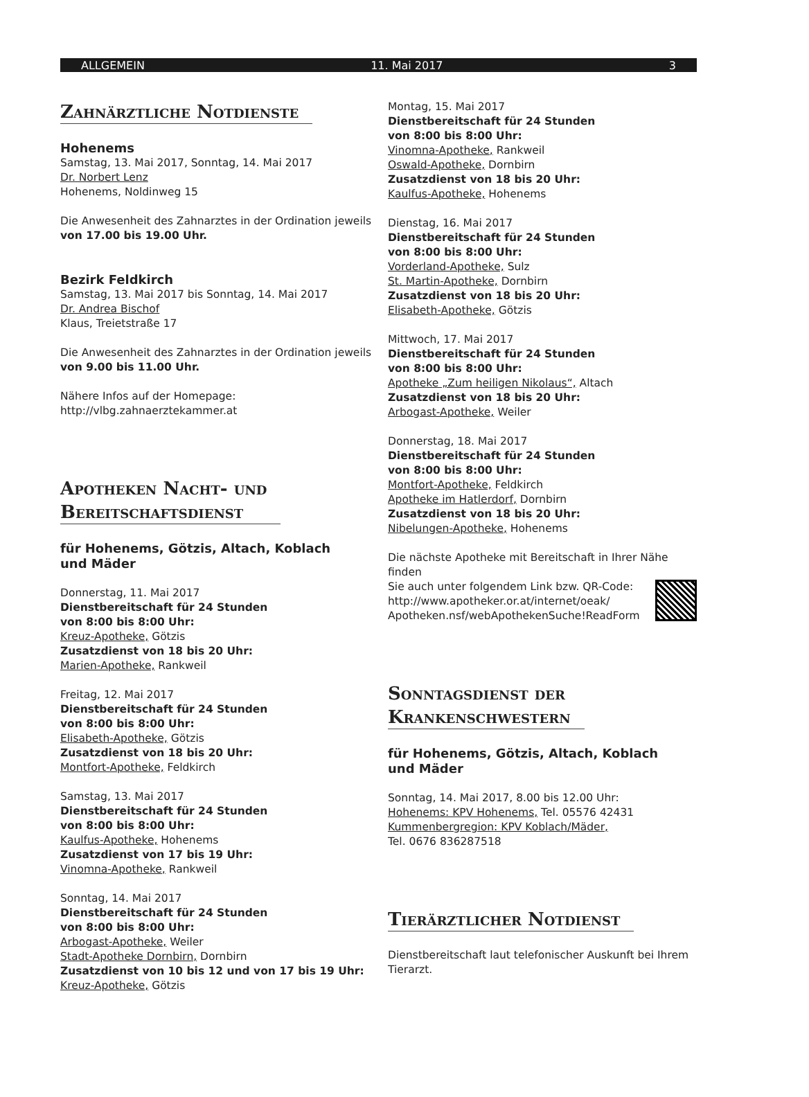ALLGEMEIN 11. Mai 2017 3
Zahnärztliche Notdienste
Hohenems
Samstag, 13. Mai 2017, Sonntag, 14. Mai 2017
Dr. Norbert Lenz
Hohenems, Noldinweg 15
Die Anwesenheit des Zahnarztes in der Ordination jeweils
von 17.00 bis 19.00 Uhr.
Bezirk Feldkirch
Samstag, 13. Mai 2017 bis Sonntag, 14. Mai 2017
Dr. Andrea Bischof
Klaus, Treietstraße 17
Die Anwesenheit des Zahnarztes in der Ordination jeweils
von 9.00 bis 11.00 Uhr.
Nähere Infos auf der Homepage:
http://vlbg.zahnaerztekammer.at
Apotheken Nacht- und
Bereitschaftsdienst
für Hohenems, Götzis, Altach, Koblach
und Mäder
Donnerstag, 11. Mai 2017
Dienstbereitschaft für 24 Stunden
von 8:00 bis 8:00 Uhr:
Kreuz-Apotheke, Götzis
Zusatzdienst von 18 bis 20 Uhr:
Marien-Apotheke, Rankweil
Freitag, 12. Mai 2017
Dienstbereitschaft für 24 Stunden
von 8:00 bis 8:00 Uhr:
Elisabeth-Apotheke, Götzis
Zusatzdienst von 18 bis 20 Uhr:
Montfort-Apotheke, Feldkirch
Samstag, 13. Mai 2017
Dienstbereitschaft für 24 Stunden
von 8:00 bis 8:00 Uhr:
Kaulfus-Apotheke, Hohenems
Zusatzdienst von 17 bis 19 Uhr:
Vinomna-Apotheke, Rankweil
Sonntag, 14. Mai 2017
Dienstbereitschaft für 24 Stunden
von 8:00 bis 8:00 Uhr:
Arbogast-Apotheke, Weiler
Stadt-Apotheke Dornbirn, Dornbirn
Zusatzdienst von 10 bis 12 und von 17 bis 19 Uhr:
Kreuz-Apotheke, Götzis
Montag, 15. Mai 2017
Dienstbereitschaft für 24 Stunden
von 8:00 bis 8:00 Uhr:
Vinomna-Apotheke, Rankweil
Oswald-Apotheke, Dornbirn
Zusatzdienst von 18 bis 20 Uhr:
Kaulfus-Apotheke, Hohenems
Dienstag, 16. Mai 2017
Dienstbereitschaft für 24 Stunden
von 8:00 bis 8:00 Uhr:
Vorderland-Apotheke, Sulz
St. Martin-Apotheke, Dornbirn
Zusatzdienst von 18 bis 20 Uhr:
Elisabeth-Apotheke, Götzis
Mittwoch, 17. Mai 2017
Dienstbereitschaft für 24 Stunden
von 8:00 bis 8:00 Uhr:
Apotheke „Zum heiligen Nikolaus“, Altach
Zusatzdienst von 18 bis 20 Uhr:
Arbogast-Apotheke, Weiler
Donnerstag, 18. Mai 2017
Dienstbereitschaft für 24 Stunden
von 8:00 bis 8:00 Uhr:
Montfort-Apotheke, Feldkirch
Apotheke im Hatlerdorf, Dornbirn
Zusatzdienst von 18 bis 20 Uhr:
Nibelungen-Apotheke, Hohenems
Die nächste Apotheke mit Bereitschaft in Ihrer Nähe finden
Sie auch unter folgendem Link bzw. QR-Code:
http://www.apotheker.or.at/internet/oeak/
Apotheken.nsf/webApothekenSuche!ReadForm
Sonntagsdienst der
Krankenschwestern
für Hohenems, Götzis, Altach, Koblach
und Mäder
Sonntag, 14. Mai 2017, 8.00 bis 12.00 Uhr:
Hohenems: KPV Hohenems, Tel. 05576 42431
Kummenbergregion: KPV Koblach/Mäder,
Tel. 0676 836287518
Tierärztlicher Notdienst
Dienstbereitschaft laut telefonischer Auskunft bei Ihrem
Tierarzt.